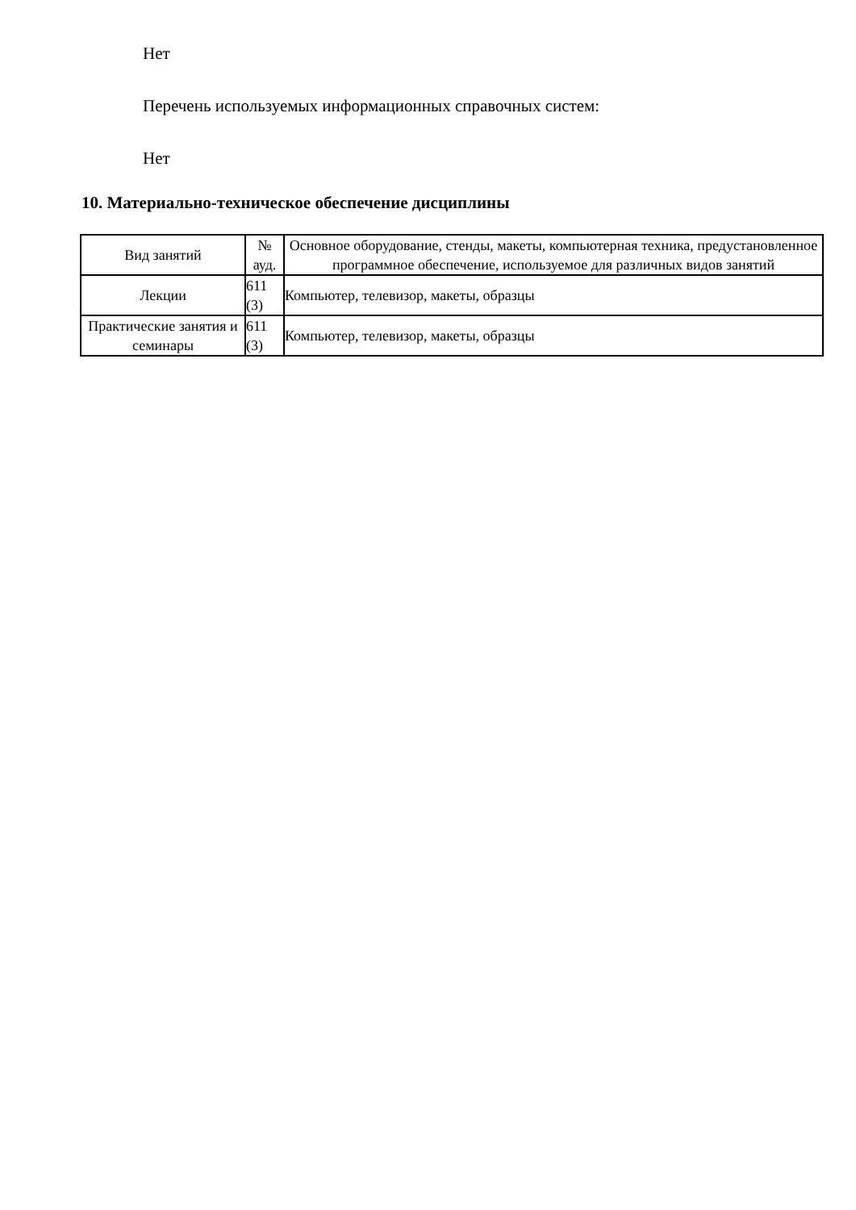Нет
Перечень используемых информационных справочных систем:
Нет
10. Материально-техническое обеспечение дисциплины
| Вид занятий | № ауд. | Основное оборудование, стенды, макеты, компьютерная техника, предустановленное программное обеспечение, используемое для различных видов занятий |
| --- | --- | --- |
| Лекции | 611 (3) | Компьютер, телевизор, макеты, образцы |
| Практические занятия и семинары | 611 (3) | Компьютер, телевизор, макеты, образцы |